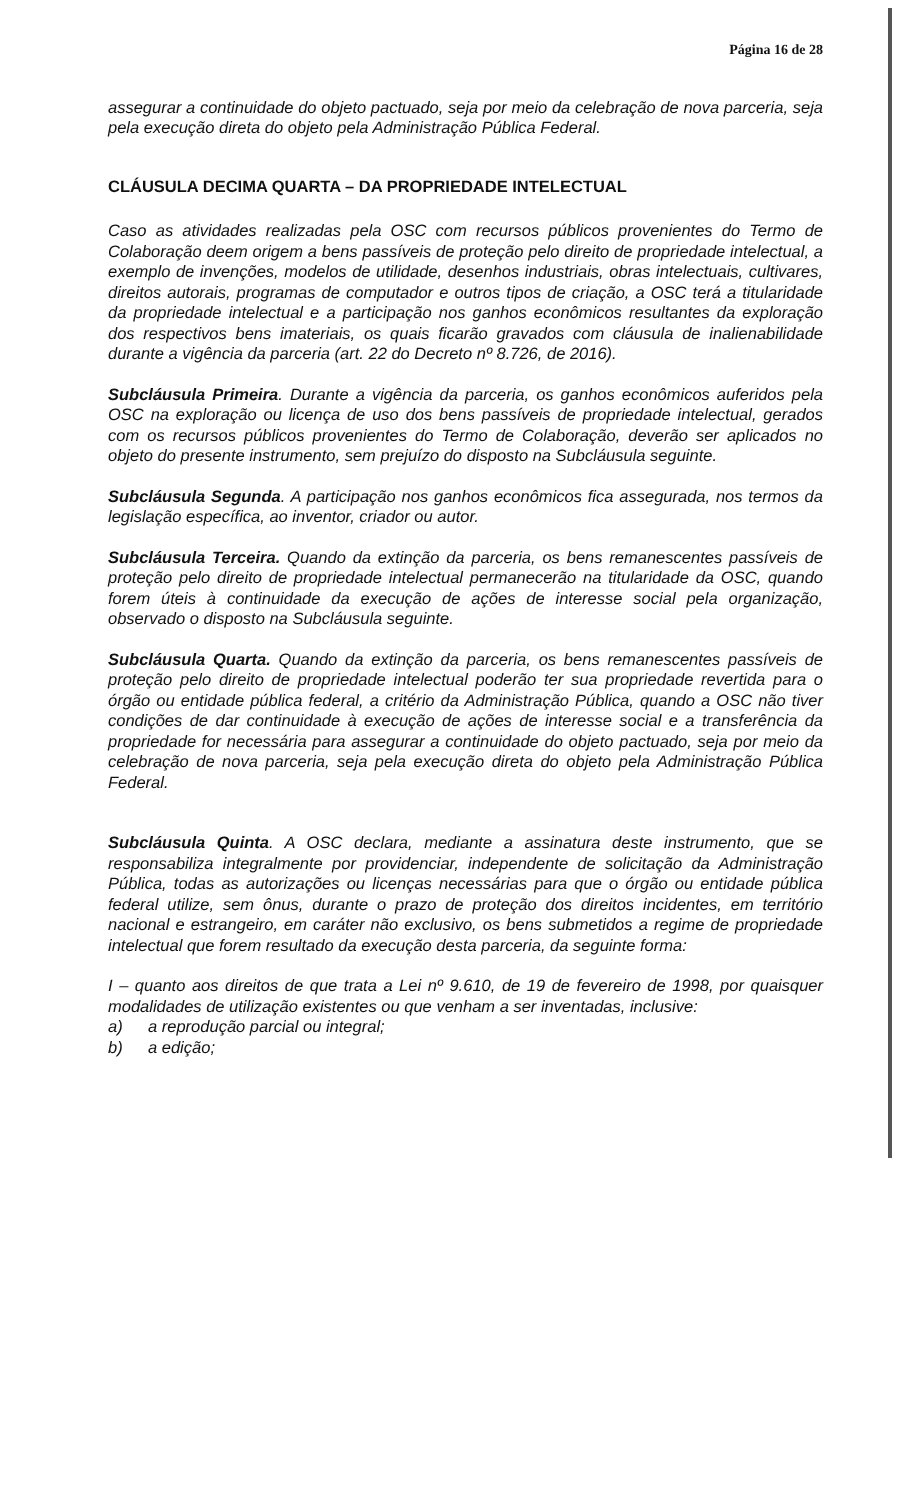Página 16 de 28
assegurar a continuidade do objeto pactuado, seja por meio da celebração de nova parceria, seja pela execução direta do objeto pela Administração Pública Federal.
CLÁUSULA DECIMA QUARTA – DA PROPRIEDADE INTELECTUAL
Caso as atividades realizadas pela OSC com recursos públicos provenientes do Termo de Colaboração deem origem a bens passíveis de proteção pelo direito de propriedade intelectual, a exemplo de invenções, modelos de utilidade, desenhos industriais, obras intelectuais, cultivares, direitos autorais, programas de computador e outros tipos de criação, a OSC terá a titularidade da propriedade intelectual e a participação nos ganhos econômicos resultantes da exploração dos respectivos bens imateriais, os quais ficarão gravados com cláusula de inalienabilidade durante a vigência da parceria (art. 22 do Decreto nº 8.726, de 2016).
Subcláusula Primeira. Durante a vigência da parceria, os ganhos econômicos auferidos pela OSC na exploração ou licença de uso dos bens passíveis de propriedade intelectual, gerados com os recursos públicos provenientes do Termo de Colaboração, deverão ser aplicados no objeto do presente instrumento, sem prejuízo do disposto na Subcláusula seguinte.
Subcláusula Segunda. A participação nos ganhos econômicos fica assegurada, nos termos da legislação específica, ao inventor, criador ou autor.
Subcláusula Terceira. Quando da extinção da parceria, os bens remanescentes passíveis de proteção pelo direito de propriedade intelectual permanecerão na titularidade da OSC, quando forem úteis à continuidade da execução de ações de interesse social pela organização, observado o disposto na Subcláusula seguinte.
Subcláusula Quarta. Quando da extinção da parceria, os bens remanescentes passíveis de proteção pelo direito de propriedade intelectual poderão ter sua propriedade revertida para o órgão ou entidade pública federal, a critério da Administração Pública, quando a OSC não tiver condições de dar continuidade à execução de ações de interesse social e a transferência da propriedade for necessária para assegurar a continuidade do objeto pactuado, seja por meio da celebração de nova parceria, seja pela execução direta do objeto pela Administração Pública Federal.
Subcláusula Quinta. A OSC declara, mediante a assinatura deste instrumento, que se responsabiliza integralmente por providenciar, independente de solicitação da Administração Pública, todas as autorizações ou licenças necessárias para que o órgão ou entidade pública federal utilize, sem ônus, durante o prazo de proteção dos direitos incidentes, em território nacional e estrangeiro, em caráter não exclusivo, os bens submetidos a regime de propriedade intelectual que forem resultado da execução desta parceria, da seguinte forma:
I – quanto aos direitos de que trata a Lei nº 9.610, de 19 de fevereiro de 1998, por quaisquer modalidades de utilização existentes ou que venham a ser inventadas, inclusive:
a) a reprodução parcial ou integral;
b) a edição;